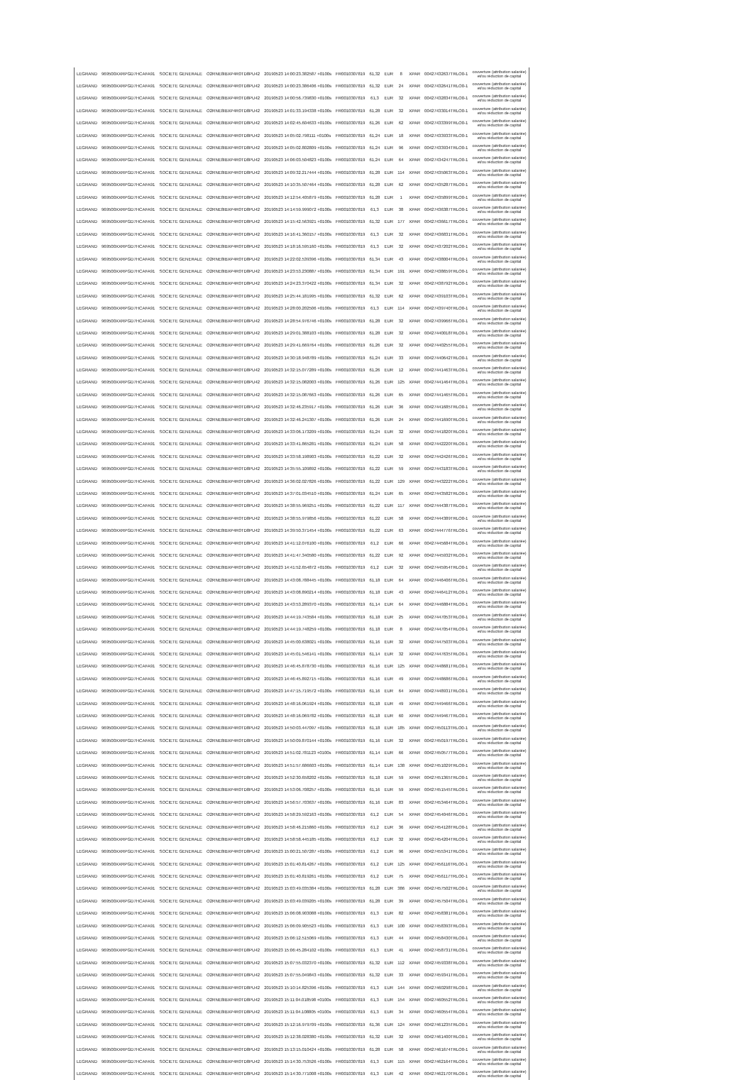| LEGRAND | 969500XXRPGD7HCAFA91 | SOCIETE GENERALE | O2RNE8IBXP4R0TD8PU42 | 20190523 14:00:23.382587 +0100s | FR0010307819 | 61,32 | EUR | 8 | XPAR | 00427432637TRLO0-1 | couverture (attribution salariée) et/ou réduction de capital |
| LEGRAND | 969500XXRPGD7HCAFA91 | SOCIETE GENERALE | O2RNE8IBXP4R0TD8PU42 | 20190523 14:00:23.386406 +0100s | FR0010307819 | 61,32 | EUR | 24 | XPAR | 00427432641TRLO0-1 | couverture (attribution salariée) et/ou réduction de capital |
| LEGRAND | 969500XXRPGD7HCAFA91 | SOCIETE GENERALE | O2RNE8IBXP4R0TD8PU42 | 20190523 14:00:56.739830 +0100s | FR0010307819 | 61,3 | EUR | 32 | XPAR | 00427432834TRLO0-1 | couverture (attribution salariée) et/ou réduction de capital |
| LEGRAND | 969500XXRPGD7HCAFA91 | SOCIETE GENERALE | O2RNE8IBXP4R0TD8PU42 | 20190523 14:01:33.194338 +0100s | FR0010307819 | 61,28 | EUR | 32 | XPAR | 00427433014TRLO0-1 | couverture (attribution salariée) et/ou réduction de capital |
| LEGRAND | 969500XXRPGD7HCAFA91 | SOCIETE GENERALE | O2RNE8IBXP4R0TD8PU42 | 20190523 14:02:45.604633 +0100s | FR0010307819 | 61,26 | EUR | 62 | XPAR | 00427433399TRLO0-1 | couverture (attribution salariée) et/ou réduction de capital |
| LEGRAND | 969500XXRPGD7HCAFA91 | SOCIETE GENERALE | O2RNE8IBXP4R0TD8PU42 | 20190523 14:05:02.798111 +0100s | FR0010307819 | 61,24 | EUR | 18 | XPAR | 00427433933TRLO0-1 | couverture (attribution salariée) et/ou réduction de capital |
| LEGRAND | 969500XXRPGD7HCAFA91 | SOCIETE GENERALE | O2RNE8IBXP4R0TD8PU42 | 20190523 14:05:02.802809 +0100s | FR0010307819 | 61,24 | EUR | 96 | XPAR | 00427433934TRLO0-1 | couverture (attribution salariée) et/ou réduction de capital |
| LEGRAND | 969500XXRPGD7HCAFA91 | SOCIETE GENERALE | O2RNE8IBXP4R0TD8PU42 | 20190523 14:06:03.504823 +0100s | FR0010307819 | 61,24 | EUR | 64 | XPAR | 00427434247TRLO0-1 | couverture (attribution salariée) et/ou réduction de capital |
| LEGRAND | 969500XXRPGD7HCAFA91 | SOCIETE GENERALE | O2RNE8IBXP4R0TD8PU42 | 20190523 14:09:32.217444 +0100s | FR0010307819 | 61,28 | EUR | 114 | XPAR | 00427435063TRLO0-1 | couverture (attribution salariée) et/ou réduction de capital |
| LEGRAND | 969500XXRPGD7HCAFA91 | SOCIETE GENERALE | O2RNE8IBXP4R0TD8PU42 | 20190523 14:10:35.507464 +0100s | FR0010307819 | 61,28 | EUR | 62 | XPAR | 00427435287TRLO0-1 | couverture (attribution salariée) et/ou réduction de capital |
| LEGRAND | 969500XXRPGD7HCAFA91 | SOCIETE GENERALE | O2RNE8IBXP4R0TD8PU42 | 20190523 14:12:54.405879 +0100s | FR0010307819 | 61,28 | EUR | 1 | XPAR | 00427435899TRLO0-1 | couverture (attribution salariée) et/ou réduction de capital |
| LEGRAND | 969500XXRPGD7HCAFA91 | SOCIETE GENERALE | O2RNE8IBXP4R0TD8PU42 | 20190523 14:14:59.999072 +0100s | FR0010307819 | 61,3 | EUR | 38 | XPAR | 00427436387TRLO0-1 | couverture (attribution salariée) et/ou réduction de capital |
| LEGRAND | 969500XXRPGD7HCAFA91 | SOCIETE GENERALE | O2RNE8IBXP4R0TD8PU42 | 20190523 14:15:42.563921 +0100s | FR0010307819 | 61,32 | EUR | 177 | XPAR | 00427436617TRLO0-1 | couverture (attribution salariée) et/ou réduction de capital |
| LEGRAND | 969500XXRPGD7HCAFA91 | SOCIETE GENERALE | O2RNE8IBXP4R0TD8PU42 | 20190523 14:16:41.360157 +0100s | FR0010307819 | 61,3 | EUR | 32 | XPAR | 00427436831TRLO0-1 | couverture (attribution salariée) et/ou réduction de capital |
| LEGRAND | 969500XXRPGD7HCAFA91 | SOCIETE GENERALE | O2RNE8IBXP4R0TD8PU42 | 20190523 14:18:16.595160 +0100s | FR0010307819 | 61,3 | EUR | 32 | XPAR | 00427437202TRLO0-1 | couverture (attribution salariée) et/ou réduction de capital |
| LEGRAND | 969500XXRPGD7HCAFA91 | SOCIETE GENERALE | O2RNE8IBXP4R0TD8PU42 | 20190523 14:22:02.539396 +0100s | FR0010307819 | 61,34 | EUR | 43 | XPAR | 00427438004TRLO0-1 | couverture (attribution salariée) et/ou réduction de capital |
| LEGRAND | 969500XXRPGD7HCAFA91 | SOCIETE GENERALE | O2RNE8IBXP4R0TD8PU42 | 20190523 14:23:53.230887 +0100s | FR0010307819 | 61,34 | EUR | 191 | XPAR | 00427438659TRLO0-1 | couverture (attribution salariée) et/ou réduction de capital |
| LEGRAND | 969500XXRPGD7HCAFA91 | SOCIETE GENERALE | O2RNE8IBXP4R0TD8PU42 | 20190523 14:24:23.370422 +0100s | FR0010307819 | 61,34 | EUR | 32 | XPAR | 00427438792TRLO0-1 | couverture (attribution salariée) et/ou réduction de capital |
| LEGRAND | 969500XXRPGD7HCAFA91 | SOCIETE GENERALE | O2RNE8IBXP4R0TD8PU42 | 20190523 14:25:44.181995 +0100s | FR0010307819 | 61,32 | EUR | 62 | XPAR | 00427439103TRLO0-1 | couverture (attribution salariée) et/ou réduction de capital |
| LEGRAND | 969500XXRPGD7HCAFA91 | SOCIETE GENERALE | O2RNE8IBXP4R0TD8PU42 | 20190523 14:28:00.202506 +0100s | FR0010307819 | 61,3 | EUR | 114 | XPAR | 00427439740TRLO0-1 | couverture (attribution salariée) et/ou réduction de capital |
| LEGRAND | 969500XXRPGD7HCAFA91 | SOCIETE GENERALE | O2RNE8IBXP4R0TD8PU42 | 20190523 14:28:54.976746 +0100s | FR0010307819 | 61,28 | EUR | 32 | XPAR | 00427439966TRLO0-1 | couverture (attribution salariée) et/ou réduction de capital |
| LEGRAND | 969500XXRPGD7HCAFA91 | SOCIETE GENERALE | O2RNE8IBXP4R0TD8PU42 | 20190523 14:29:01.388103 +0100s | FR0010307819 | 61,28 | EUR | 32 | XPAR | 00427440018TRLO0-1 | couverture (attribution salariée) et/ou réduction de capital |
| LEGRAND | 969500XXRPGD7HCAFA91 | SOCIETE GENERALE | O2RNE8IBXP4R0TD8PU42 | 20190523 14:29:41.669764 +0100s | FR0010307819 | 61,26 | EUR | 32 | XPAR | 00427440255TRLO0-1 | couverture (attribution salariée) et/ou réduction de capital |
| LEGRAND | 969500XXRPGD7HCAFA91 | SOCIETE GENERALE | O2RNE8IBXP4R0TD8PU42 | 20190523 14:30:18.948789 +0100s | FR0010307819 | 61,24 | EUR | 33 | XPAR | 00427440642TRLO0-1 | couverture (attribution salariée) et/ou réduction de capital |
| LEGRAND | 969500XXRPGD7HCAFA91 | SOCIETE GENERALE | O2RNE8IBXP4R0TD8PU42 | 20190523 14:32:15.077289 +0100s | FR0010307819 | 61,26 | EUR | 12 | XPAR | 00427441463TRLO0-1 | couverture (attribution salariée) et/ou réduction de capital |
| LEGRAND | 969500XXRPGD7HCAFA91 | SOCIETE GENERALE | O2RNE8IBXP4R0TD8PU42 | 20190523 14:32:15.082003 +0100s | FR0010307819 | 61,26 | EUR | 125 | XPAR | 00427441464TRLO0-1 | couverture (attribution salariée) et/ou réduction de capital |
| LEGRAND | 969500XXRPGD7HCAFA91 | SOCIETE GENERALE | O2RNE8IBXP4R0TD8PU42 | 20190523 14:32:15.087663 +0100s | FR0010307819 | 61,26 | EUR | 65 | XPAR | 00427441465TRLO0-1 | couverture (attribution salariée) et/ou réduction de capital |
| LEGRAND | 969500XXRPGD7HCAFA91 | SOCIETE GENERALE | O2RNE8IBXP4R0TD8PU42 | 20190523 14:32:46.235917 +0100s | FR0010307819 | 61,26 | EUR | 36 | XPAR | 00427441685TRLO0-1 | couverture (attribution salariée) et/ou réduction de capital |
| LEGRAND | 969500XXRPGD7HCAFA91 | SOCIETE GENERALE | O2RNE8IBXP4R0TD8PU42 | 20190523 14:32:46.241307 +0100s | FR0010307819 | 61,26 | EUR | 24 | XPAR | 00427441690TRLO0-1 | couverture (attribution salariée) et/ou réduction de capital |
| LEGRAND | 969500XXRPGD7HCAFA91 | SOCIETE GENERALE | O2RNE8IBXP4R0TD8PU42 | 20190523 14:33:06.173209 +0100s | FR0010307819 | 61,24 | EUR | 32 | XPAR | 00427441820TRLO0-1 | couverture (attribution salariée) et/ou réduction de capital |
| LEGRAND | 969500XXRPGD7HCAFA91 | SOCIETE GENERALE | O2RNE8IBXP4R0TD8PU42 | 20190523 14:33:41.865281 +0100s | FR0010307819 | 61,24 | EUR | 58 | XPAR | 00427442220TRLO0-1 | couverture (attribution salariée) et/ou réduction de capital |
| LEGRAND | 969500XXRPGD7HCAFA91 | SOCIETE GENERALE | O2RNE8IBXP4R0TD8PU42 | 20190523 14:33:58.198903 +0100s | FR0010307819 | 61,22 | EUR | 32 | XPAR | 00427442426TRLO0-1 | couverture (attribution salariée) et/ou réduction de capital |
| LEGRAND | 969500XXRPGD7HCAFA91 | SOCIETE GENERALE | O2RNE8IBXP4R0TD8PU42 | 20190523 14:35:55.109892 +0100s | FR0010307819 | 61,22 | EUR | 59 | XPAR | 00427443183TRLO0-1 | couverture (attribution salariée) et/ou réduction de capital |
| LEGRAND | 969500XXRPGD7HCAFA91 | SOCIETE GENERALE | O2RNE8IBXP4R0TD8PU42 | 20190523 14:36:02.027826 +0100s | FR0010307819 | 61,22 | EUR | 129 | XPAR | 00427443222TRLO0-1 | couverture (attribution salariée) et/ou réduction de capital |
| LEGRAND | 969500XXRPGD7HCAFA91 | SOCIETE GENERALE | O2RNE8IBXP4R0TD8PU42 | 20190523 14:37:01.034510 +0100s | FR0010307819 | 61,24 | EUR | 65 | XPAR | 00427443582TRLO0-1 | couverture (attribution salariée) et/ou réduction de capital |
| LEGRAND | 969500XXRPGD7HCAFA91 | SOCIETE GENERALE | O2RNE8IBXP4R0TD8PU42 | 20190523 14:38:55.969251 +0100s | FR0010307819 | 61,22 | EUR | 117 | XPAR | 00427444387TRLO0-1 | couverture (attribution salariée) et/ou réduction de capital |
| LEGRAND | 969500XXRPGD7HCAFA91 | SOCIETE GENERALE | O2RNE8IBXP4R0TD8PU42 | 20190523 14:38:55.979856 +0100s | FR0010307819 | 61,22 | EUR | 58 | XPAR | 00427444389TRLO0-1 | couverture (attribution salariée) et/ou réduction de capital |
| LEGRAND | 969500XXRPGD7HCAFA91 | SOCIETE GENERALE | O2RNE8IBXP4R0TD8PU42 | 20190523 14:39:50.371454 +0100s | FR0010307819 | 61,22 | EUR | 63 | XPAR | 00427444776TRLO0-1 | couverture (attribution salariée) et/ou réduction de capital |
| LEGRAND | 969500XXRPGD7HCAFA91 | SOCIETE GENERALE | O2RNE8IBXP4R0TD8PU42 | 20190523 14:41:12.076100 +0100s | FR0010307819 | 61,2 | EUR | 66 | XPAR | 00427445684TRLO0-1 | couverture (attribution salariée) et/ou réduction de capital |
| LEGRAND | 969500XXRPGD7HCAFA91 | SOCIETE GENERALE | O2RNE8IBXP4R0TD8PU42 | 20190523 14:41:47.340580 +0100s | FR0010307819 | 61,22 | EUR | 92 | XPAR | 00427445932TRLO0-1 | couverture (attribution salariée) et/ou réduction de capital |
| LEGRAND | 969500XXRPGD7HCAFA91 | SOCIETE GENERALE | O2RNE8IBXP4R0TD8PU42 | 20190523 14:41:52.654872 +0100s | FR0010307819 | 61,2 | EUR | 32 | XPAR | 00427445954TRLO0-1 | couverture (attribution salariée) et/ou réduction de capital |
| LEGRAND | 969500XXRPGD7HCAFA91 | SOCIETE GENERALE | O2RNE8IBXP4R0TD8PU42 | 20190523 14:43:08.788445 +0100s | FR0010307819 | 61,18 | EUR | 64 | XPAR | 00427446406TRLO0-1 | couverture (attribution salariée) et/ou réduction de capital |
| LEGRAND | 969500XXRPGD7HCAFA91 | SOCIETE GENERALE | O2RNE8IBXP4R0TD8PU42 | 20190523 14:43:08.890214 +0100s | FR0010307819 | 61,18 | EUR | 43 | XPAR | 00427446412TRLO0-1 | couverture (attribution salariée) et/ou réduction de capital |
| LEGRAND | 969500XXRPGD7HCAFA91 | SOCIETE GENERALE | O2RNE8IBXP4R0TD8PU42 | 20190523 14:43:53.289370 +0100s | FR0010307819 | 61,14 | EUR | 64 | XPAR | 00427446884TRLO0-1 | couverture (attribution salariée) et/ou réduction de capital |
| LEGRAND | 969500XXRPGD7HCAFA91 | SOCIETE GENERALE | O2RNE8IBXP4R0TD8PU42 | 20190523 14:44:19.743584 +0100s | FR0010307819 | 61,18 | EUR | 25 | XPAR | 00427447053TRLO0-1 | couverture (attribution salariée) et/ou réduction de capital |
| LEGRAND | 969500XXRPGD7HCAFA91 | SOCIETE GENERALE | O2RNE8IBXP4R0TD8PU42 | 20190523 14:44:19.748259 +0100s | FR0010307819 | 61,18 | EUR | 8 | XPAR | 00427447054TRLO0-1 | couverture (attribution salariée) et/ou réduction de capital |
| LEGRAND | 969500XXRPGD7HCAFA91 | SOCIETE GENERALE | O2RNE8IBXP4R0TD8PU42 | 20190523 14:45:00.638021 +0100s | FR0010307819 | 61,16 | EUR | 32 | XPAR | 00427447503TRLO0-1 | couverture (attribution salariée) et/ou réduction de capital |
| LEGRAND | 969500XXRPGD7HCAFA91 | SOCIETE GENERALE | O2RNE8IBXP4R0TD8PU42 | 20190523 14:45:01.546141 +0100s | FR0010307819 | 61,14 | EUR | 32 | XPAR | 00427447635TRLO0-1 | couverture (attribution salariée) et/ou réduction de capital |
| LEGRAND | 969500XXRPGD7HCAFA91 | SOCIETE GENERALE | O2RNE8IBXP4R0TD8PU42 | 20190523 14:46:45.878730 +0100s | FR0010307819 | 61,16 | EUR | 125 | XPAR | 00427448681TRLO0-1 | couverture (attribution salariée) et/ou réduction de capital |
| LEGRAND | 969500XXRPGD7HCAFA91 | SOCIETE GENERALE | O2RNE8IBXP4R0TD8PU42 | 20190523 14:46:45.892715 +0100s | FR0010307819 | 61,16 | EUR | 49 | XPAR | 00427448686TRLO0-1 | couverture (attribution salariée) et/ou réduction de capital |
| LEGRAND | 969500XXRPGD7HCAFA91 | SOCIETE GENERALE | O2RNE8IBXP4R0TD8PU42 | 20190523 14:47:15.719572 +0100s | FR0010307819 | 61,16 | EUR | 64 | XPAR | 00427448931TRLO0-1 | couverture (attribution salariée) et/ou réduction de capital |
| LEGRAND | 969500XXRPGD7HCAFA91 | SOCIETE GENERALE | O2RNE8IBXP4R0TD8PU42 | 20190523 14:48:16.061924 +0100s | FR0010307819 | 61,18 | EUR | 49 | XPAR | 00427449466TRLO0-1 | couverture (attribution salariée) et/ou réduction de capital |
| LEGRAND | 969500XXRPGD7HCAFA91 | SOCIETE GENERALE | O2RNE8IBXP4R0TD8PU42 | 20190523 14:48:16.069782 +0100s | FR0010307819 | 61,18 | EUR | 60 | XPAR | 00427449467TRLO0-1 | couverture (attribution salariée) et/ou réduction de capital |
| LEGRAND | 969500XXRPGD7HCAFA91 | SOCIETE GENERALE | O2RNE8IBXP4R0TD8PU42 | 20190523 14:50:03.447097 +0100s | FR0010307819 | 61,18 | EUR | 185 | XPAR | 00427450113TRLO0-1 | couverture (attribution salariée) et/ou réduction de capital |
| LEGRAND | 969500XXRPGD7HCAFA91 | SOCIETE GENERALE | O2RNE8IBXP4R0TD8PU42 | 20190523 14:50:09.870144 +0100s | FR0010307819 | 61,16 | EUR | 32 | XPAR | 00427450197TRLO0-1 | couverture (attribution salariée) et/ou réduction de capital |
| LEGRAND | 969500XXRPGD7HCAFA91 | SOCIETE GENERALE | O2RNE8IBXP4R0TD8PU42 | 20190523 14:51:02.781123 +0100s | FR0010307819 | 61,14 | EUR | 66 | XPAR | 00427450577TRLO0-1 | couverture (attribution salariée) et/ou réduction de capital |
| LEGRAND | 969500XXRPGD7HCAFA91 | SOCIETE GENERALE | O2RNE8IBXP4R0TD8PU42 | 20190523 14:51:57.686603 +0100s | FR0010307819 | 61,14 | EUR | 138 | XPAR | 00427451029TRLO0-1 | couverture (attribution salariée) et/ou réduction de capital |
| LEGRAND | 969500XXRPGD7HCAFA91 | SOCIETE GENERALE | O2RNE8IBXP4R0TD8PU42 | 20190523 14:52:30.658202 +0100s | FR0010307819 | 61,18 | EUR | 59 | XPAR | 00427451365TRLO0-1 | couverture (attribution salariée) et/ou réduction de capital |
| LEGRAND | 969500XXRPGD7HCAFA91 | SOCIETE GENERALE | O2RNE8IBXP4R0TD8PU42 | 20190523 14:53:06.708257 +0100s | FR0010307819 | 61,16 | EUR | 59 | XPAR | 00427451545TRLO0-1 | couverture (attribution salariée) et/ou réduction de capital |
| LEGRAND | 969500XXRPGD7HCAFA91 | SOCIETE GENERALE | O2RNE8IBXP4R0TD8PU42 | 20190523 14:56:57.703637 +0100s | FR0010307819 | 61,16 | EUR | 83 | XPAR | 00427453464TRLO0-1 | couverture (attribution salariée) et/ou réduction de capital |
| LEGRAND | 969500XXRPGD7HCAFA91 | SOCIETE GENERALE | O2RNE8IBXP4R0TD8PU42 | 20190523 14:58:29.592163 +0100s | FR0010307819 | 61,2 | EUR | 54 | XPAR | 00427454046TRLO0-1 | couverture (attribution salariée) et/ou réduction de capital |
| LEGRAND | 969500XXRPGD7HCAFA91 | SOCIETE GENERALE | O2RNE8IBXP4R0TD8PU42 | 20190523 14:58:46.215860 +0100s | FR0010307819 | 61,2 | EUR | 36 | XPAR | 00427454128TRLO0-1 | couverture (attribution salariée) et/ou réduction de capital |
| LEGRAND | 969500XXRPGD7HCAFA91 | SOCIETE GENERALE | O2RNE8IBXP4R0TD8PU42 | 20190523 14:58:58.445185 +0100s | FR0010307819 | 61,2 | EUR | 32 | XPAR | 00427454204TRLO0-1 | couverture (attribution salariée) et/ou réduction de capital |
| LEGRAND | 969500XXRPGD7HCAFA91 | SOCIETE GENERALE | O2RNE8IBXP4R0TD8PU42 | 20190523 15:00:21.507287 +0100s | FR0010307819 | 61,2 | EUR | 96 | XPAR | 00427455341TRLO0-1 | couverture (attribution salariée) et/ou réduction de capital |
| LEGRAND | 969500XXRPGD7HCAFA91 | SOCIETE GENERALE | O2RNE8IBXP4R0TD8PU42 | 20190523 15:01:40.814267 +0100s | FR0010307819 | 61,2 | EUR | 125 | XPAR | 00427456116TRLO0-1 | couverture (attribution salariée) et/ou réduction de capital |
| LEGRAND | 969500XXRPGD7HCAFA91 | SOCIETE GENERALE | O2RNE8IBXP4R0TD8PU42 | 20190523 15:01:40.819261 +0100s | FR0010307819 | 61,2 | EUR | 75 | XPAR | 00427456117TRLO0-1 | couverture (attribution salariée) et/ou réduction de capital |
| LEGRAND | 969500XXRPGD7HCAFA91 | SOCIETE GENERALE | O2RNE8IBXP4R0TD8PU42 | 20190523 15:03:49.035384 +0100s | FR0010307819 | 61,28 | EUR | 386 | XPAR | 00427457502TRLO0-1 | couverture (attribution salariée) et/ou réduction de capital |
| LEGRAND | 969500XXRPGD7HCAFA91 | SOCIETE GENERALE | O2RNE8IBXP4R0TD8PU42 | 20190523 15:03:49.039205 +0100s | FR0010307819 | 61,28 | EUR | 39 | XPAR | 00427457504TRLO0-1 | couverture (attribution salariée) et/ou réduction de capital |
| LEGRAND | 969500XXRPGD7HCAFA91 | SOCIETE GENERALE | O2RNE8IBXP4R0TD8PU42 | 20190523 15:06:08.903088 +0100s | FR0010307819 | 61,3 | EUR | 82 | XPAR | 00427458381TRLO0-1 | couverture (attribution salariée) et/ou réduction de capital |
| LEGRAND | 969500XXRPGD7HCAFA91 | SOCIETE GENERALE | O2RNE8IBXP4R0TD8PU42 | 20190523 15:06:09.905523 +0100s | FR0010307819 | 61,3 | EUR | 100 | XPAR | 00427458393TRLO0-1 | couverture (attribution salariée) et/ou réduction de capital |
| LEGRAND | 969500XXRPGD7HCAFA91 | SOCIETE GENERALE | O2RNE8IBXP4R0TD8PU42 | 20190523 15:06:12.515069 +0100s | FR0010307819 | 61,3 | EUR | 44 | XPAR | 00427458430TRLO0-1 | couverture (attribution salariée) et/ou réduction de capital |
| LEGRAND | 969500XXRPGD7HCAFA91 | SOCIETE GENERALE | O2RNE8IBXP4R0TD8PU42 | 20190523 15:06:45.284102 +0100s | FR0010307819 | 61,3 | EUR | 41 | XPAR | 00427458731TRLO0-1 | couverture (attribution salariée) et/ou réduction de capital |
| LEGRAND | 969500XXRPGD7HCAFA91 | SOCIETE GENERALE | O2RNE8IBXP4R0TD8PU42 | 20190523 15:07:55.032370 +0100s | FR0010307819 | 61,32 | EUR | 112 | XPAR | 00427459338TRLO0-1 | couverture (attribution salariée) et/ou réduction de capital |
| LEGRAND | 969500XXRPGD7HCAFA91 | SOCIETE GENERALE | O2RNE8IBXP4R0TD8PU42 | 20190523 15:07:55.049843 +0100s | FR0010307819 | 61,32 | EUR | 33 | XPAR | 00427459341TRLO0-1 | couverture (attribution salariée) et/ou réduction de capital |
| LEGRAND | 969500XXRPGD7HCAFA91 | SOCIETE GENERALE | O2RNE8IBXP4R0TD8PU42 | 20190523 15:10:14.825396 +0100s | FR0010307819 | 61,3 | EUR | 144 | XPAR | 00427460298TRLO0-1 | couverture (attribution salariée) et/ou réduction de capital |
| LEGRAND | 969500XXRPGD7HCAFA91 | SOCIETE GENERALE | O2RNE8IBXP4R0TD8PU42 | 20190523 15:11:04.018598 +0100s | FR0010307819 | 61,3 | EUR | 154 | XPAR | 00427460552TRLO0-1 | couverture (attribution salariée) et/ou réduction de capital |
| LEGRAND | 969500XXRPGD7HCAFA91 | SOCIETE GENERALE | O2RNE8IBXP4R0TD8PU42 | 20190523 15:11:04.108805 +0100s | FR0010307819 | 61,3 | EUR | 34 | XPAR | 00427460554TRLO0-1 | couverture (attribution salariée) et/ou réduction de capital |
| LEGRAND | 969500XXRPGD7HCAFA91 | SOCIETE GENERALE | O2RNE8IBXP4R0TD8PU42 | 20190523 15:12:16.979709 +0100s | FR0010307819 | 61,36 | EUR | 124 | XPAR | 00427461235TRLO0-1 | couverture (attribution salariée) et/ou réduction de capital |
| LEGRAND | 969500XXRPGD7HCAFA91 | SOCIETE GENERALE | O2RNE8IBXP4R0TD8PU42 | 20190523 15:12:38.028380 +0100s | FR0010307819 | 61,32 | EUR | 32 | XPAR | 00427461400TRLO0-1 | couverture (attribution salariée) et/ou réduction de capital |
| LEGRAND | 969500XXRPGD7HCAFA91 | SOCIETE GENERALE | O2RNE8IBXP4R0TD8PU42 | 20190523 15:13:15.010424 +0100s | FR0010307819 | 61,28 | EUR | 58 | XPAR | 00427461674TRLO0-1 | couverture (attribution salariée) et/ou réduction de capital |
| LEGRAND | 969500XXRPGD7HCAFA91 | SOCIETE GENERALE | O2RNE8IBXP4R0TD8PU42 | 20190523 15:14:30.753526 +0100s | FR0010307819 | 61,3 | EUR | 115 | XPAR | 00427462164TRLO0-1 | couverture (attribution salariée) et/ou réduction de capital |
| LEGRAND | 969500XXRPGD7HCAFA91 | SOCIETE GENERALE | O2RNE8IBXP4R0TD8PU42 | 20190523 15:14:30.771008 +0100s | FR0010307819 | 61,3 | EUR | 42 | XPAR | 00427462170TRLO0-1 | couverture (attribution salariée) et/ou réduction de capital |